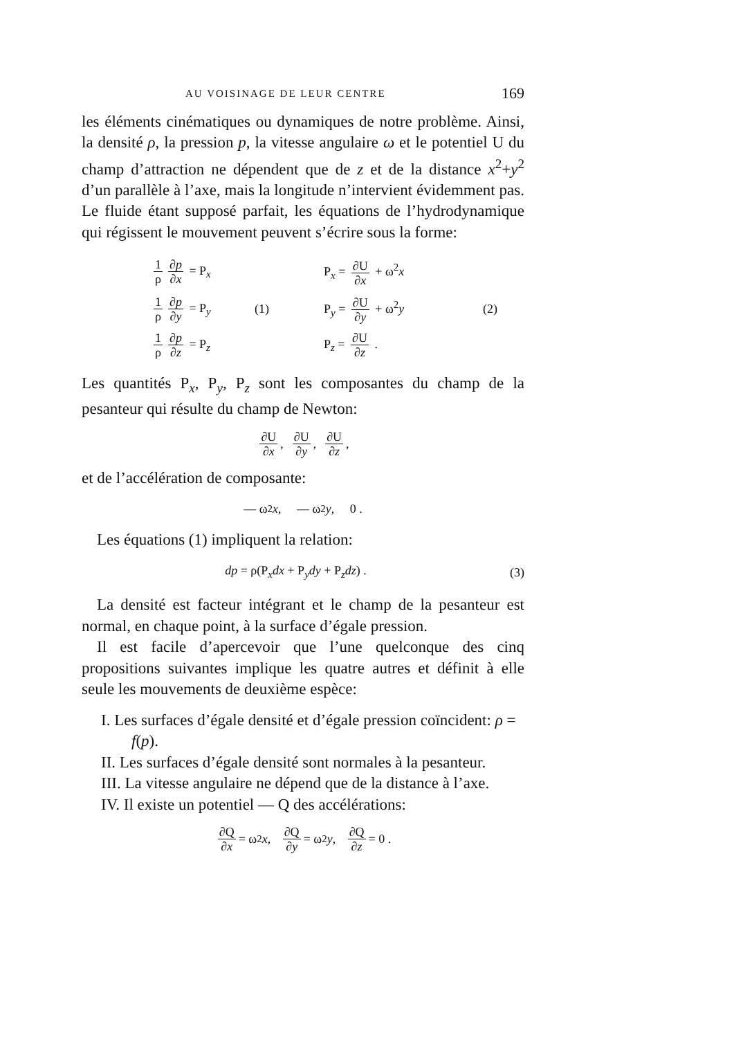AU VOISINAGE DE LEUR CENTRE 169
les éléments cinématiques ou dynamiques de notre problème. Ainsi, la densité ρ, la pression p, la vitesse angulaire ω et le potentiel U du champ d’attraction ne dépendent que de z et de la distance x<sup>2</sup>+y<sup>2</sup> d’un parallèle à l’axe, mais la longitude n’intervient évidemment pas. Le fluide étant supposé parfait, les équations de l’hydrodynamique qui régissent le mouvement peuvent s’écrire sous la forme:
1 ρ ∂p ∂x = P<sub>x</sub>
P<sub>x</sub> = ∂U ∂x + ω<sup>2</sup>x
1 ρ ∂p ∂y = P<sub>y</sub>
(1)
P<sub>y</sub> = ∂U ∂y + ω<sup>2</sup>y
(2)
1 ρ ∂p ∂z = P<sub>z</sub>
P<sub>z</sub> = ∂U ∂z .
Les quantités P<sub>x</sub>, P<sub>y</sub>, P<sub>z</sub> sont les composantes du champ de la pesanteur qui résulte du champ de Newton:
∂U ∂x , ∂U ∂y , ∂U ∂z ,
et de l’accélération de composante:
— ω<sup>2</sup> x , — ω<sup>2</sup> y , 0 .
Les équations (1) impliquent la relation:
dp = ρ(P<sub>x</sub>dx + P<sub>y</sub>dy + P<sub>z</sub>dz) . (3)
La densité est facteur intégrant et le champ de la pesanteur est normal, en chaque point, à la surface d’égale pression.
Il est facile d’apercevoir que l’une quelconque des cinq propositions suivantes implique les quatre autres et définit à elle seule les mouvements de deuxième espèce:
I. Les surfaces d’égale densité et d’égale pression coïncident: ρ = f(p).
II. Les surfaces d’égale densité sont normales à la pesanteur.
III. La vitesse angulaire ne dépend que de la distance à l’axe.
IV. Il existe un potentiel — Q des accélérations:
∂Q ∂x = ω<sup>2</sup> x , ∂Q ∂y = ω<sup>2</sup> y , ∂Q ∂z = 0 .